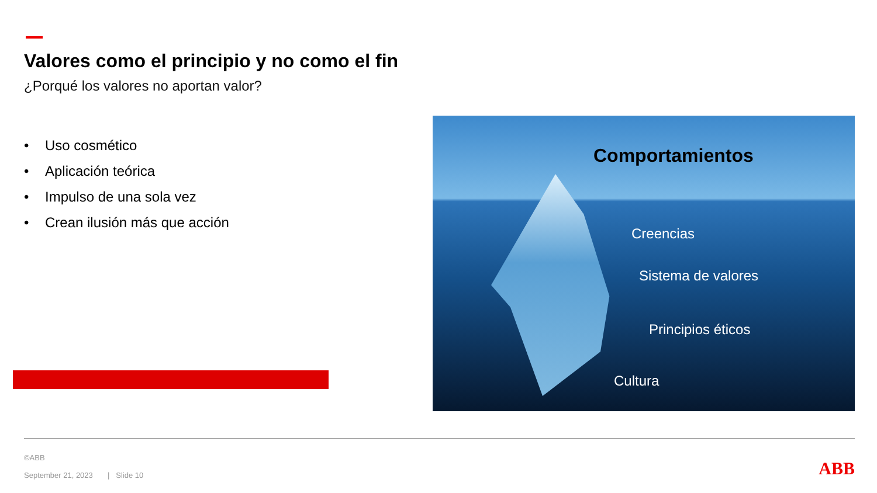Valores como el principio y no como el fin
¿Porqué los valores no aportan valor?
• Uso cosmético
• Aplicación teórica
• Impulso de una sola vez
• Crean ilusión más que acción
Comportamientos
Creencias
Sistema de valores
Principios éticos
Cultura
©ABB
September 21, 2023 | Slide 10
ABB